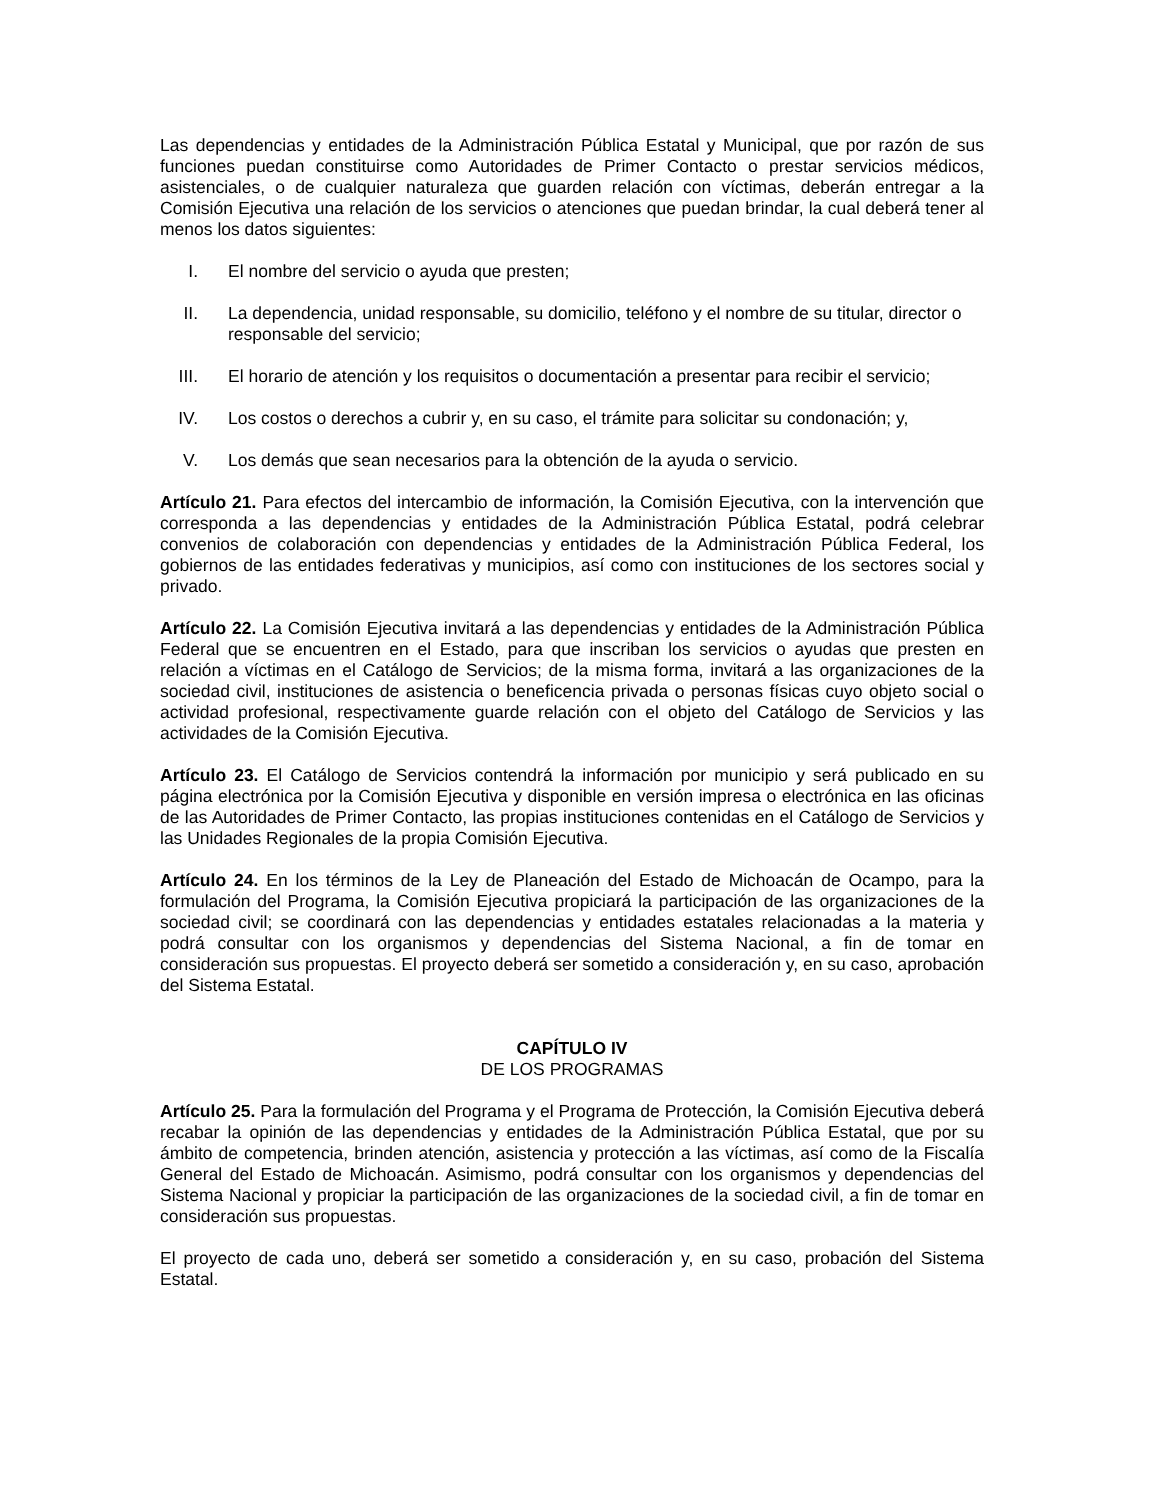Las dependencias y entidades de la Administración Pública Estatal y Municipal, que por razón de sus funciones puedan constituirse como Autoridades de Primer Contacto o prestar servicios médicos, asistenciales, o de cualquier naturaleza que guarden relación con víctimas, deberán entregar a la Comisión Ejecutiva una relación de los servicios o atenciones que puedan brindar, la cual deberá tener al menos los datos siguientes:
I. El nombre del servicio o ayuda que presten;
II. La dependencia, unidad responsable, su domicilio, teléfono y el nombre de su titular, director o responsable del servicio;
III. El horario de atención y los requisitos o documentación a presentar para recibir el servicio;
IV. Los costos o derechos a cubrir y, en su caso, el trámite para solicitar su condonación; y,
V. Los demás que sean necesarios para la obtención de la ayuda o servicio.
Artículo 21. Para efectos del intercambio de información, la Comisión Ejecutiva, con la intervención que corresponda a las dependencias y entidades de la Administración Pública Estatal, podrá celebrar convenios de colaboración con dependencias y entidades de la Administración Pública Federal, los gobiernos de las entidades federativas y municipios, así como con instituciones de los sectores social y privado.
Artículo 22. La Comisión Ejecutiva invitará a las dependencias y entidades de la Administración Pública Federal que se encuentren en el Estado, para que inscriban los servicios o ayudas que presten en relación a víctimas en el Catálogo de Servicios; de la misma forma, invitará a las organizaciones de la sociedad civil, instituciones de asistencia o beneficencia privada o personas físicas cuyo objeto social o actividad profesional, respectivamente guarde relación con el objeto del Catálogo de Servicios y las actividades de la Comisión Ejecutiva.
Artículo 23. El Catálogo de Servicios contendrá la información por municipio y será publicado en su página electrónica por la Comisión Ejecutiva y disponible en versión impresa o electrónica en las oficinas de las Autoridades de Primer Contacto, las propias instituciones contenidas en el Catálogo de Servicios y las Unidades Regionales de la propia Comisión Ejecutiva.
Artículo 24. En los términos de la Ley de Planeación del Estado de Michoacán de Ocampo, para la formulación del Programa, la Comisión Ejecutiva propiciará la participación de las organizaciones de la sociedad civil; se coordinará con las dependencias y entidades estatales relacionadas a la materia y podrá consultar con los organismos y dependencias del Sistema Nacional, a fin de tomar en consideración sus propuestas. El proyecto deberá ser sometido a consideración y, en su caso, aprobación del Sistema Estatal.
CAPÍTULO IV
DE LOS PROGRAMAS
Artículo 25. Para la formulación del Programa y el Programa de Protección, la Comisión Ejecutiva deberá recabar la opinión de las dependencias y entidades de la Administración Pública Estatal, que por su ámbito de competencia, brinden atención, asistencia y protección a las víctimas, así como de la Fiscalía General del Estado de Michoacán. Asimismo, podrá consultar con los organismos y dependencias del Sistema Nacional y propiciar la participación de las organizaciones de la sociedad civil, a fin de tomar en consideración sus propuestas.
El proyecto de cada uno, deberá ser sometido a consideración y, en su caso, probación del Sistema Estatal.